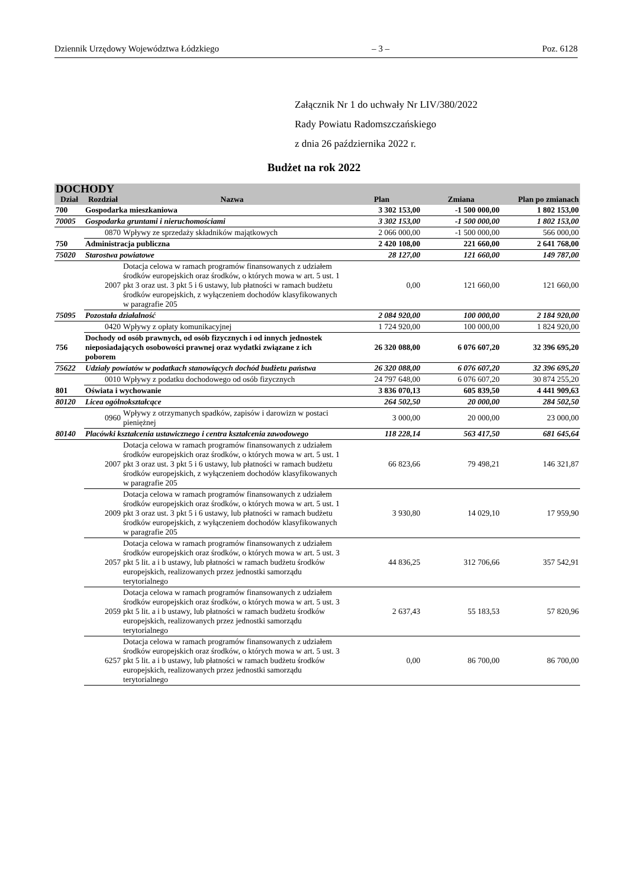Dziennik Urzędowy Województwa Łódzkiego – 3 – Poz. 6128
Załącznik Nr 1 do uchwały Nr LIV/380/2022
Rady Powiatu Radomszczańskiego
z dnia 26 października 2022 r.
Budżet na rok 2022
| DOCHODY | | | | | |
| --- | --- | --- | --- | --- | --- |
| Dział | Rozdział | Nazwa | Plan | Zmiana | Plan po zmianach |
| 700 | Gospodarka mieszkaniowa | | 3 302 153,00 | -1 500 000,00 | 1 802 153,00 |
| 70005 | Gospodarka gruntami i nieruchomościami | | 3 302 153,00 | -1 500 000,00 | 1 802 153,00 |
| | 0870 | Wpływy ze sprzedaży składników majątkowych | 2 066 000,00 | -1 500 000,00 | 566 000,00 |
| 750 | Administracja publiczna | | 2 420 108,00 | 221 660,00 | 2 641 768,00 |
| 75020 | Starostwa powiatowe | | 28 127,00 | 121 660,00 | 149 787,00 |
| | 2007 | Dotacja celowa w ramach programów finansowanych z udziałem środków europejskich oraz środków, o których mowa w art. 5 ust. 1 pkt 3 oraz ust. 3 pkt 5 i 6 ustawy, lub płatności w ramach budżetu środków europejskich, z wyłączeniem dochodów klasyfikowanych w paragrafie 205 | 0,00 | 121 660,00 | 121 660,00 |
| 75095 | Pozostała działalność | | 2 084 920,00 | 100 000,00 | 2 184 920,00 |
| | 0420 | Wpływy z opłaty komunikacyjnej | 1 724 920,00 | 100 000,00 | 1 824 920,00 |
| 756 | Dochody od osób prawnych, od osób fizycznych i od innych jednostek nieposiadających osobowości prawnej oraz wydatki związane z ich poborem | | 26 320 088,00 | 6 076 607,20 | 32 396 695,20 |
| 75622 | Udziały powiatów w podatkach stanowiących dochód budżetu państwa | | 26 320 088,00 | 6 076 607,20 | 32 396 695,20 |
| | 0010 | Wpływy z podatku dochodowego od osób fizycznych | 24 797 648,00 | 6 076 607,20 | 30 874 255,20 |
| 801 | Oświata i wychowanie | | 3 836 070,13 | 605 839,50 | 4 441 909,63 |
| 80120 | Licea ogólnokształcące | | 264 502,50 | 20 000,00 | 284 502,50 |
| | 0960 | Wpływy z otrzymanych spadków, zapisów i darowizn w postaci pieniężnej | 3 000,00 | 20 000,00 | 23 000,00 |
| 80140 | Placówki kształcenia ustawicznego i centra kształcenia zawodowego | | 118 228,14 | 563 417,50 | 681 645,64 |
| | 2007 | Dotacja celowa w ramach programów finansowanych z udziałem środków europejskich oraz środków, o których mowa w art. 5 ust. 1 pkt 3 oraz ust. 3 pkt 5 i 6 ustawy, lub płatności w ramach budżetu środków europejskich, z wyłączeniem dochodów klasyfikowanych w paragrafie 205 | 66 823,66 | 79 498,21 | 146 321,87 |
| | 2009 | Dotacja celowa w ramach programów finansowanych z udziałem środków europejskich oraz środków, o których mowa w art. 5 ust. 1 pkt 3 oraz ust. 3 pkt 5 i 6 ustawy, lub płatności w ramach budżetu środków europejskich, z wyłączeniem dochodów klasyfikowanych w paragrafie 205 | 3 930,80 | 14 029,10 | 17 959,90 |
| | 2057 | Dotacja celowa w ramach programów finansowanych z udziałem środków europejskich oraz środków, o których mowa w art. 5 ust. 3 pkt 5 lit. a i b ustawy, lub płatności w ramach budżetu środków europejskich, realizowanych przez jednostki samorządu terytorialnego | 44 836,25 | 312 706,66 | 357 542,91 |
| | 2059 | Dotacja celowa w ramach programów finansowanych z udziałem środków europejskich oraz środków, o których mowa w art. 5 ust. 3 pkt 5 lit. a i b ustawy, lub płatności w ramach budżetu środków europejskich, realizowanych przez jednostki samorządu terytorialnego | 2 637,43 | 55 183,53 | 57 820,96 |
| | 6257 | Dotacja celowa w ramach programów finansowanych z udziałem środków europejskich oraz środków, o których mowa w art. 5 ust. 3 pkt 5 lit. a i b ustawy, lub płatności w ramach budżetu środków europejskich, realizowanych przez jednostki samorządu terytorialnego | 0,00 | 86 700,00 | 86 700,00 |